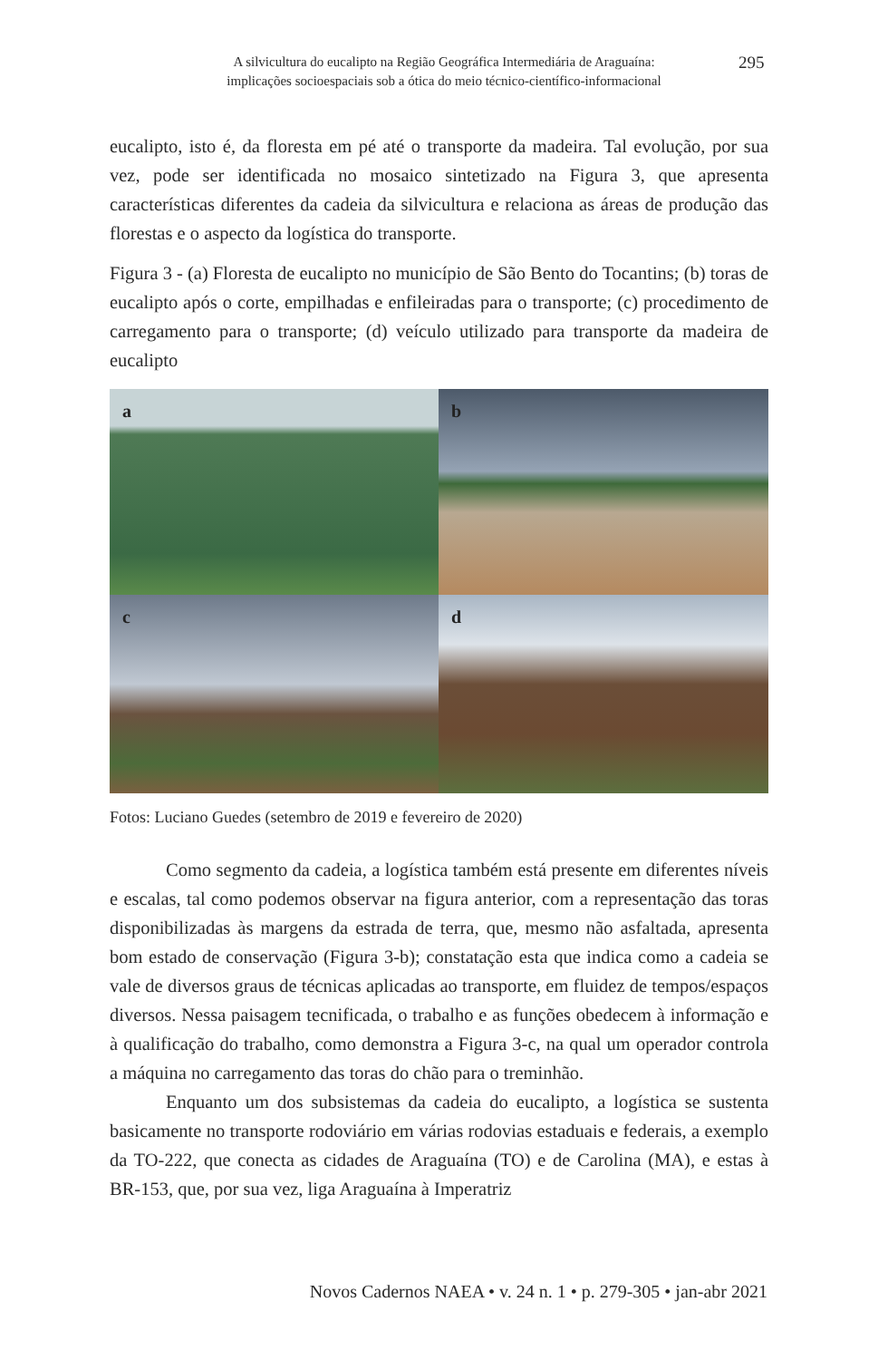A silvicultura do eucalipto na Região Geográfica Intermediária de Araguaína:
implicações socioespaciais sob a ótica do meio técnico-científico-informacional
295
eucalipto, isto é, da floresta em pé até o transporte da madeira. Tal evolução, por sua vez, pode ser identificada no mosaico sintetizado na Figura 3, que apresenta características diferentes da cadeia da silvicultura e relaciona as áreas de produção das florestas e o aspecto da logística do transporte.
Figura 3 - (a) Floresta de eucalipto no município de São Bento do Tocantins; (b) toras de eucalipto após o corte, empilhadas e enfileiradas para o transporte; (c) procedimento de carregamento para o transporte; (d) veículo utilizado para transporte da madeira de eucalipto
a
b
c
d
Fotos: Luciano Guedes (setembro de 2019 e fevereiro de 2020)
Como segmento da cadeia, a logística também está presente em diferentes níveis e escalas, tal como podemos observar na figura anterior, com a representação das toras disponibilizadas às margens da estrada de terra, que, mesmo não asfaltada, apresenta bom estado de conservação (Figura 3-b); constatação esta que indica como a cadeia se vale de diversos graus de técnicas aplicadas ao transporte, em fluidez de tempos/espaços diversos. Nessa paisagem tecnificada, o trabalho e as funções obedecem à informação e à qualificação do trabalho, como demonstra a Figura 3-c, na qual um operador controla a máquina no carregamento das toras do chão para o treminhão.
Enquanto um dos subsistemas da cadeia do eucalipto, a logística se sustenta basicamente no transporte rodoviário em várias rodovias estaduais e federais, a exemplo da TO-222, que conecta as cidades de Araguaína (TO) e de Carolina (MA), e estas à BR-153, que, por sua vez, liga Araguaína à Imperatriz
Novos Cadernos NAEA • v. 24 n. 1 • p. 279-305 • jan-abr 2021